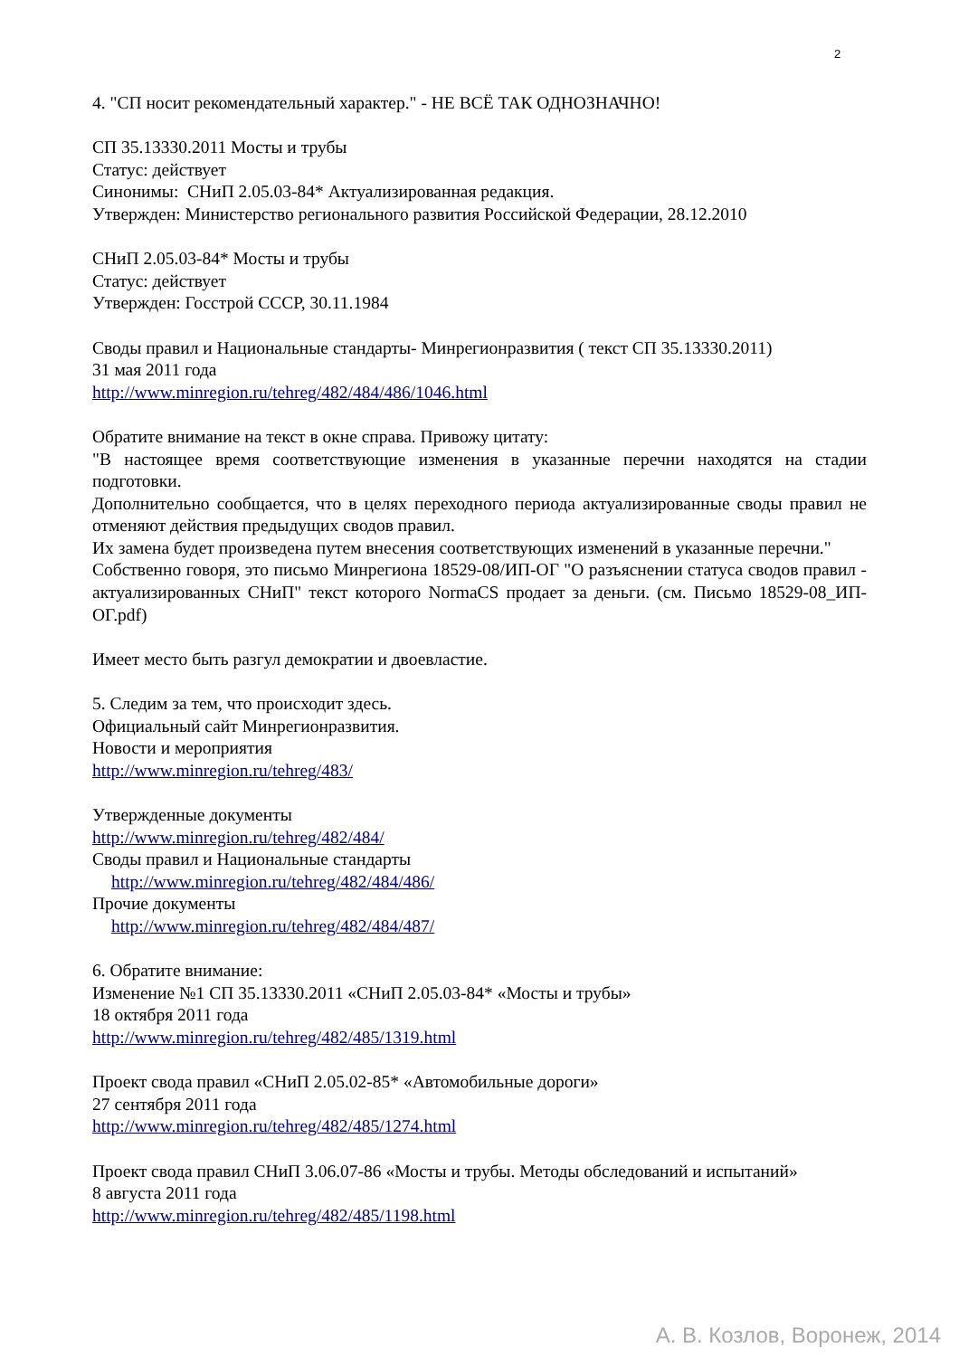2
4. "СП носит рекомендательный характер." - НЕ ВСЁ ТАК ОДНОЗНАЧНО!
СП 35.13330.2011 Мосты и трубы
Статус: действует
Синонимы: СНиП 2.05.03-84* Актуализированная редакция.
Утвержден: Министерство регионального развития Российской Федерации, 28.12.2010
СНиП 2.05.03-84* Мосты и трубы
Статус: действует
Утвержден: Госстрой СССР, 30.11.1984
Своды правил и Национальные стандарты- Минрегионразвития ( текст СП 35.13330.2011)
31 мая 2011 года
http://www.minregion.ru/tehreg/482/484/486/1046.html
Обратите внимание на текст в окне справа. Привожу цитату:
"В настоящее время соответствующие изменения в указанные перечни находятся на стадии подготовки.
Дополнительно сообщается, что в целях переходного периода актуализированные своды правил не отменяют действия предыдущих сводов правил.
Их замена будет произведена путем внесения соответствующих изменений в указанные перечни."
Собственно говоря, это письмо Минрегиона 18529-08/ИП-ОГ "О разъяснении статуса сводов правил - актуализированных СНиП" текст которого NormaCS продает за деньги. (см. Письмо 18529-08_ИП-ОГ.pdf)
Имеет место быть разгул демократии и двоевластие.
5. Следим за тем, что происходит здесь.
Официальный сайт Минрегионразвития.
Новости и мероприятия
http://www.minregion.ru/tehreg/483/
Утвержденные документы
http://www.minregion.ru/tehreg/482/484/
Своды правил и Национальные стандарты
http://www.minregion.ru/tehreg/482/484/486/
Прочие документы
http://www.minregion.ru/tehreg/482/484/487/
6. Обратите внимание:
Изменение №1 СП 35.13330.2011 «СНиП 2.05.03-84* «Мосты и трубы»
18 октября 2011 года
http://www.minregion.ru/tehreg/482/485/1319.html
Проект свода правил «СНиП 2.05.02-85* «Автомобильные дороги»
27 сентября 2011 года
http://www.minregion.ru/tehreg/482/485/1274.html
Проект свода правил СНиП 3.06.07-86 «Мосты и трубы. Методы обследований и испытаний»
8 августа 2011 года
http://www.minregion.ru/tehreg/482/485/1198.html
А. В. Козлов, Воронеж, 2014